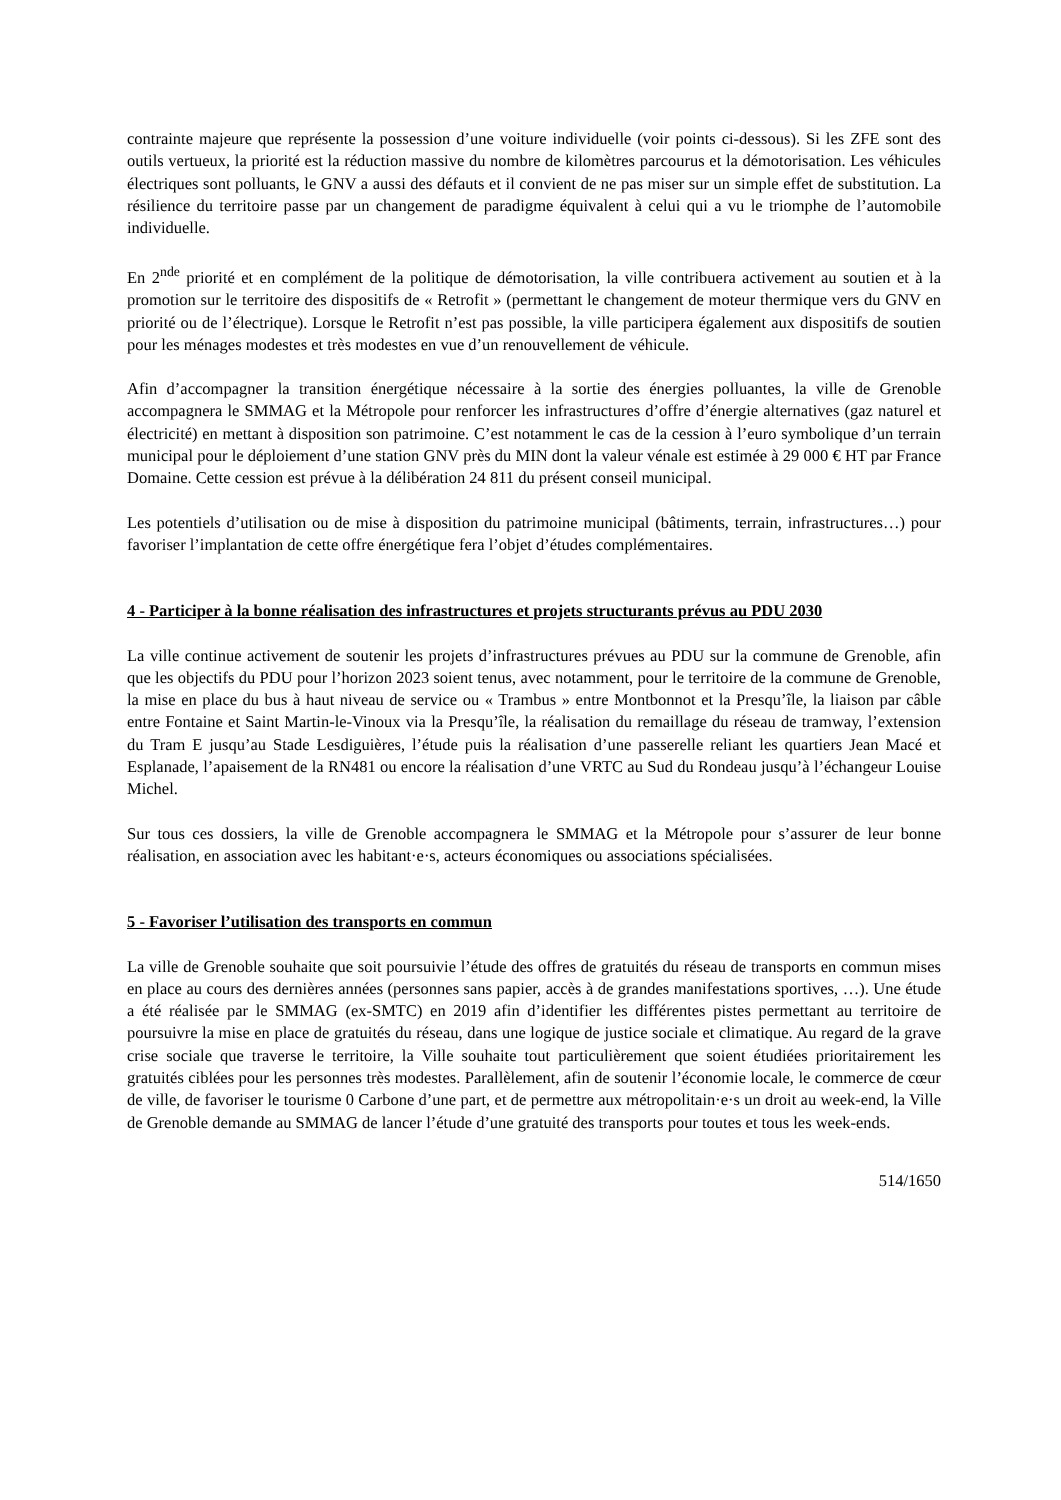contrainte majeure que représente la possession d’une voiture individuelle (voir points ci-dessous). Si les ZFE sont des outils vertueux, la priorité est la réduction massive du nombre de kilomètres parcourus et la démotorisation. Les véhicules électriques sont polluants, le GNV a aussi des défauts et il convient de ne pas miser sur un simple effet de substitution. La résilience du territoire passe par un changement de paradigme équivalent à celui qui a vu le triomphe de l’automobile individuelle.
En 2<sup>nde</sup> priorité et en complément de la politique de démotorisation, la ville contribuera activement au soutien et à la promotion sur le territoire des dispositifs de « Retrofit » (permettant le changement de moteur thermique vers du GNV en priorité ou de l’électrique). Lorsque le Retrofit n’est pas possible, la ville participera également aux dispositifs de soutien pour les ménages modestes et très modestes en vue d’un renouvellement de véhicule.
Afin d’accompagner la transition énergétique nécessaire à la sortie des énergies polluantes, la ville de Grenoble accompagnera le SMMAG et la Métropole pour renforcer les infrastructures d’offre d’énergie alternatives (gaz naturel et électricité) en mettant à disposition son patrimoine. C’est notamment le cas de la cession à l’euro symbolique d’un terrain municipal pour le déploiement d’une station GNV près du MIN dont la valeur vénale est estimée à 29 000 € HT par France Domaine. Cette cession est prévue à la délibération 24 811 du présent conseil municipal.
Les potentiels d’utilisation ou de mise à disposition du patrimoine municipal (bâtiments, terrain, infrastructures…) pour favoriser l’implantation de cette offre énergétique fera l’objet d’études complémentaires.
4 - Participer à la bonne réalisation des infrastructures et projets structurants prévus au PDU 2030
La ville continue activement de soutenir les projets d’infrastructures prévues au PDU sur la commune de Grenoble, afin que les objectifs du PDU pour l’horizon 2023 soient tenus, avec notamment, pour le territoire de la commune de Grenoble, la mise en place du bus à haut niveau de service ou « Trambus » entre Montbonnot et la Presqu’île, la liaison par câble entre Fontaine et Saint Martin-le-Vinoux via la Presqu’île, la réalisation du remaillage du réseau de tramway, l’extension du Tram E jusqu’au Stade Lesdiguières, l’étude puis la réalisation d’une passerelle reliant les quartiers Jean Macé et Esplanade, l’apaisement de la RN481 ou encore la réalisation d’une VRTC au Sud du Rondeau jusqu’à l’échangeur Louise Michel.
Sur tous ces dossiers, la ville de Grenoble accompagnera le SMMAG et la Métropole pour s’assurer de leur bonne réalisation, en association avec les habitant·e·s, acteurs économiques ou associations spécialisées.
5 - Favoriser l’utilisation des transports en commun
La ville de Grenoble souhaite que soit poursuivie l’étude des offres de gratuités du réseau de transports en commun mises en place au cours des dernières années (personnes sans papier, accès à de grandes manifestations sportives, …). Une étude a été réalisée par le SMMAG (ex-SMTC) en 2019 afin d’identifier les différentes pistes permettant au territoire de poursuivre la mise en place de gratuités du réseau, dans une logique de justice sociale et climatique. Au regard de la grave crise sociale que traverse le territoire, la Ville souhaite tout particulièrement que soient étudiées prioritairement les gratuités ciblées pour les personnes très modestes. Parallèlement, afin de soutenir l’économie locale, le commerce de cœur de ville, de favoriser le tourisme 0 Carbone d’une part, et de permettre aux métropolitain·e·s un droit au week-end, la Ville de Grenoble demande au SMMAG de lancer l’étude d’une gratuité des transports pour toutes et tous les week-ends.
514/1650